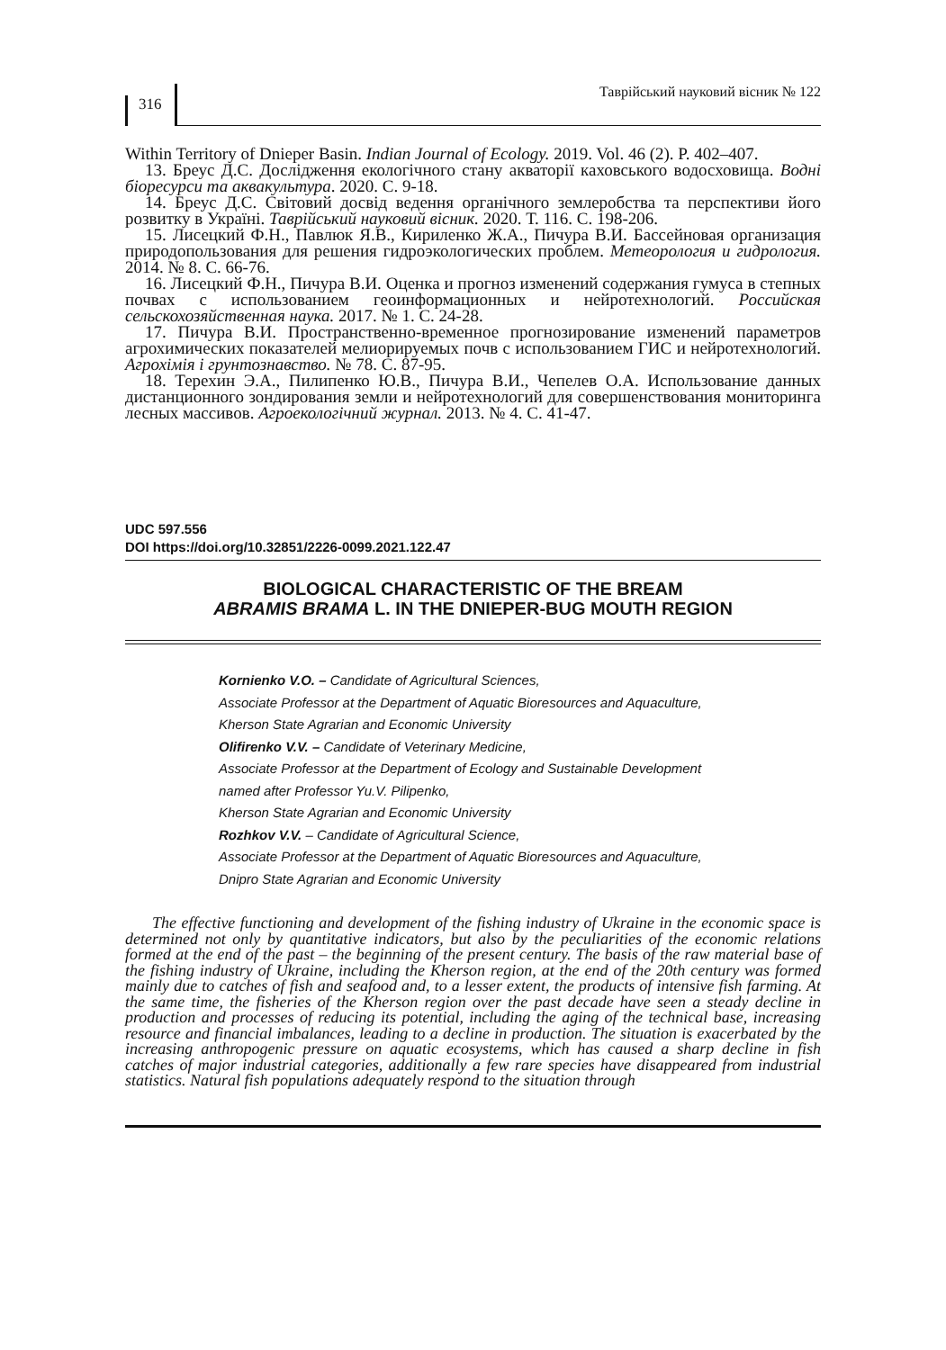316
Таврійський науковий вісник № 122
Within Territory of Dnieper Basin. Indian Journal of Ecology. 2019. Vol. 46 (2). P. 402–407.
13. Бреус Д.С. Дослідження екологічного стану акваторії каховського водосховища. Водні біоресурси та аквакультура. 2020. С. 9-18.
14. Бреус Д.С. Світовий досвід ведення органічного землеробства та перспективи його розвитку в Україні. Таврійський науковий вісник. 2020. Т. 116. С. 198-206.
15. Лисецкий Ф.Н., Павлюк Я.В., Кириленко Ж.А., Пичура В.И. Бассейновая организация природопользования для решения гидроэкологических проблем. Метеорология и гидрология. 2014. № 8. С. 66-76.
16. Лисецкий Ф.Н., Пичура В.И. Оценка и прогноз изменений содержания гумуса в степных почвах с использованием геоинформационных и нейротехнологий. Российская сельскохозяйственная наука. 2017. № 1. С. 24-28.
17. Пичура В.И. Пространственно-временное прогнозирование изменений параметров агрохимических показателей мелиорируемых почв с использованием ГИС и нейротехнологий. Агрохімія і грунтознавство. № 78. С. 87-95.
18. Терехин Э.А., Пилипенко Ю.В., Пичура В.И., Чепелев О.А. Использование данных дистанционного зондирования земли и нейротехнологий для совершенствования мониторинга лесных массивов. Агроекологічний журнал. 2013. № 4. С. 41-47.
UDC 597.556
DOI https://doi.org/10.32851/2226-0099.2021.122.47
BIOLOGICAL CHARACTERISTIC OF THE BREAM
ABRAMIS BRAMA L. IN THE DNIEPER-BUG MOUTH REGION
Kornienko V.O. – Candidate of Agricultural Sciences,
Associate Professor at the Department of Aquatic Bioresources and Aquaculture,
Kherson State Agrarian and Economic University
Olifirenko V.V. – Candidate of Veterinary Medicine,
Associate Professor at the Department of Ecology and Sustainable Development
named after Professor Yu.V. Pilipenko,
Kherson State Agrarian and Economic University
Rozhkov V.V. – Candidate of Agricultural Science,
Associate Professor at the Department of Aquatic Bioresources and Aquaculture,
Dnipro State Agrarian and Economic University
The effective functioning and development of the fishing industry of Ukraine in the economic space is determined not only by quantitative indicators, but also by the peculiarities of the economic relations formed at the end of the past – the beginning of the present century. The basis of the raw material base of the fishing industry of Ukraine, including the Kherson region, at the end of the 20th century was formed mainly due to catches of fish and seafood and, to a lesser extent, the products of intensive fish farming. At the same time, the fisheries of the Kherson region over the past decade have seen a steady decline in production and processes of reducing its potential, including the aging of the technical base, increasing resource and financial imbalances, leading to a decline in production. The situation is exacerbated by the increasing anthropogenic pressure on aquatic ecosystems, which has caused a sharp decline in fish catches of major industrial categories, additionally a few rare species have disappeared from industrial statistics. Natural fish populations adequately respond to the situation through